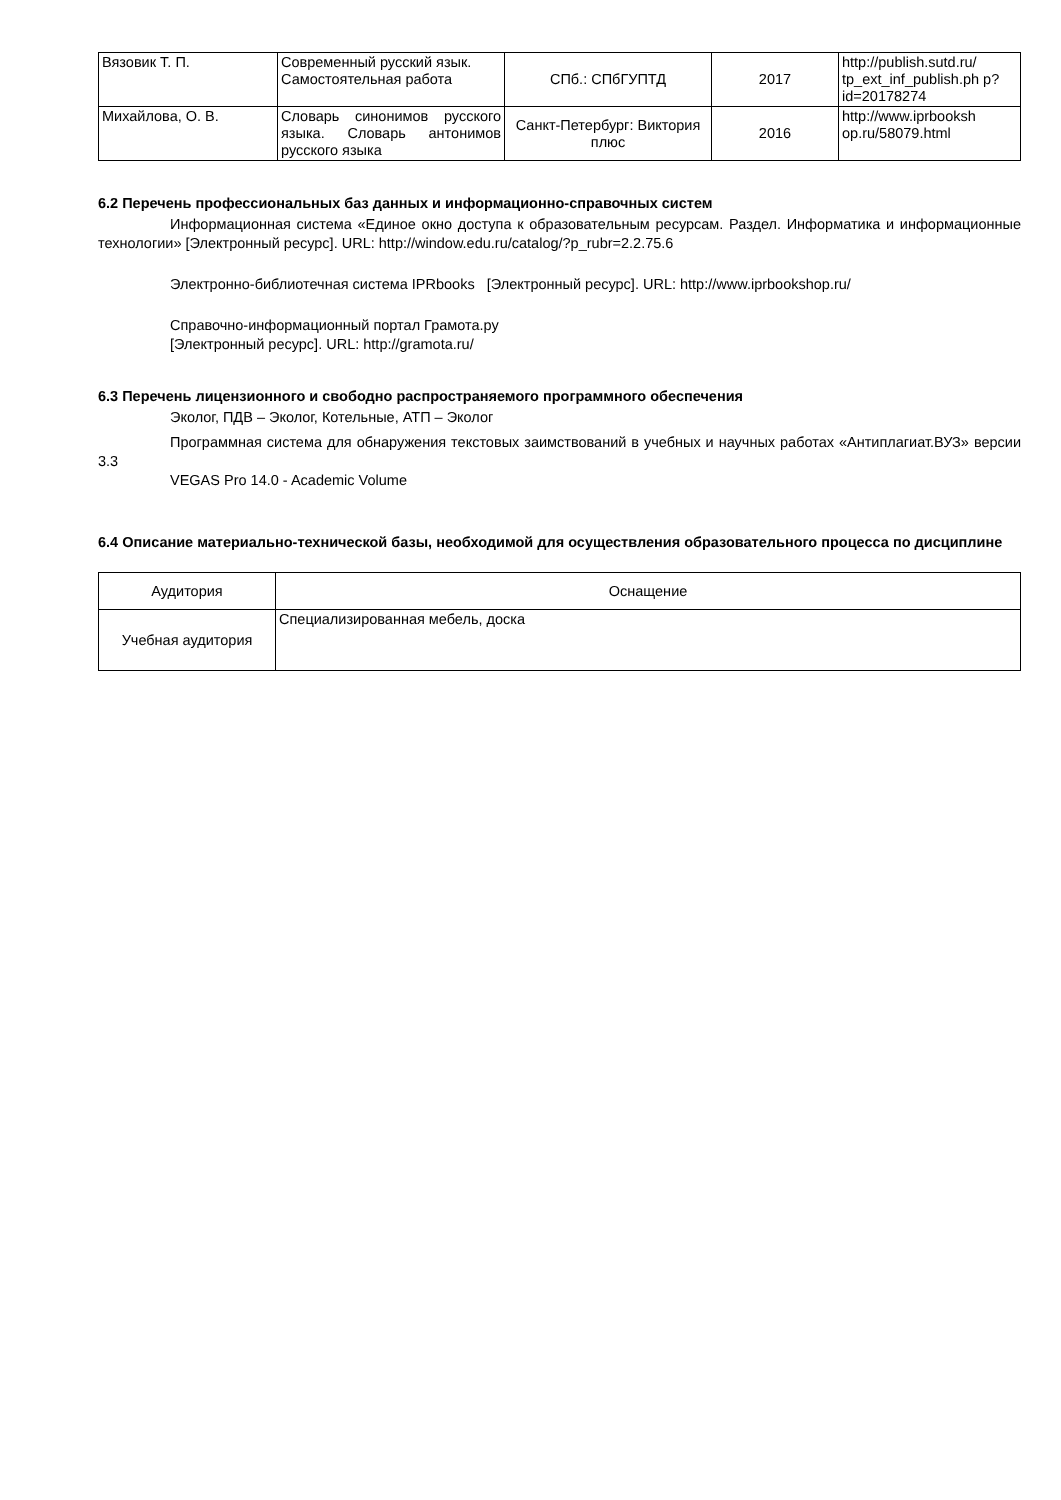| Вязовик Т. П. | Современный русский язык. Самостоятельная работа | СПб.: СПбГУПТД | 2017 | http://publish.sutd.ru/ tp_ext_inf_publish.ph p?id=20178274 |
| Михайлова, О. В. | Словарь синонимов русского языка. Словарь антонимов русского языка | Санкт-Петербург: Виктория плюс | 2016 | http://www.iprbooksh op.ru/58079.html |
6.2 Перечень профессиональных баз данных и информационно-справочных систем
Информационная система «Единое окно доступа к образовательным ресурсам. Раздел. Информатика и информационные технологии» [Электронный ресурс]. URL: http://window.edu.ru/catalog/?p_rubr=2.2.75.6
Электронно-библиотечная система IPRbooks [Электронный ресурс]. URL: http://www.iprbookshop.ru/
Справочно-информационный портал Грамота.ру
[Электронный ресурс]. URL: http://gramota.ru/
6.3 Перечень лицензионного и свободно распространяемого программного обеспечения
Эколог, ПДВ – Эколог, Котельные, АТП – Эколог
Программная система для обнаружения текстовых заимствований в учебных и научных работах «Антиплагиат.ВУЗ» версии 3.3
VEGAS Pro 14.0 - Academic Volume
6.4 Описание материально-технической базы, необходимой для осуществления образовательного процесса по дисциплине
| Аудитория | Оснащение |
| --- | --- |
| Учебная аудитория | Специализированная мебель, доска |